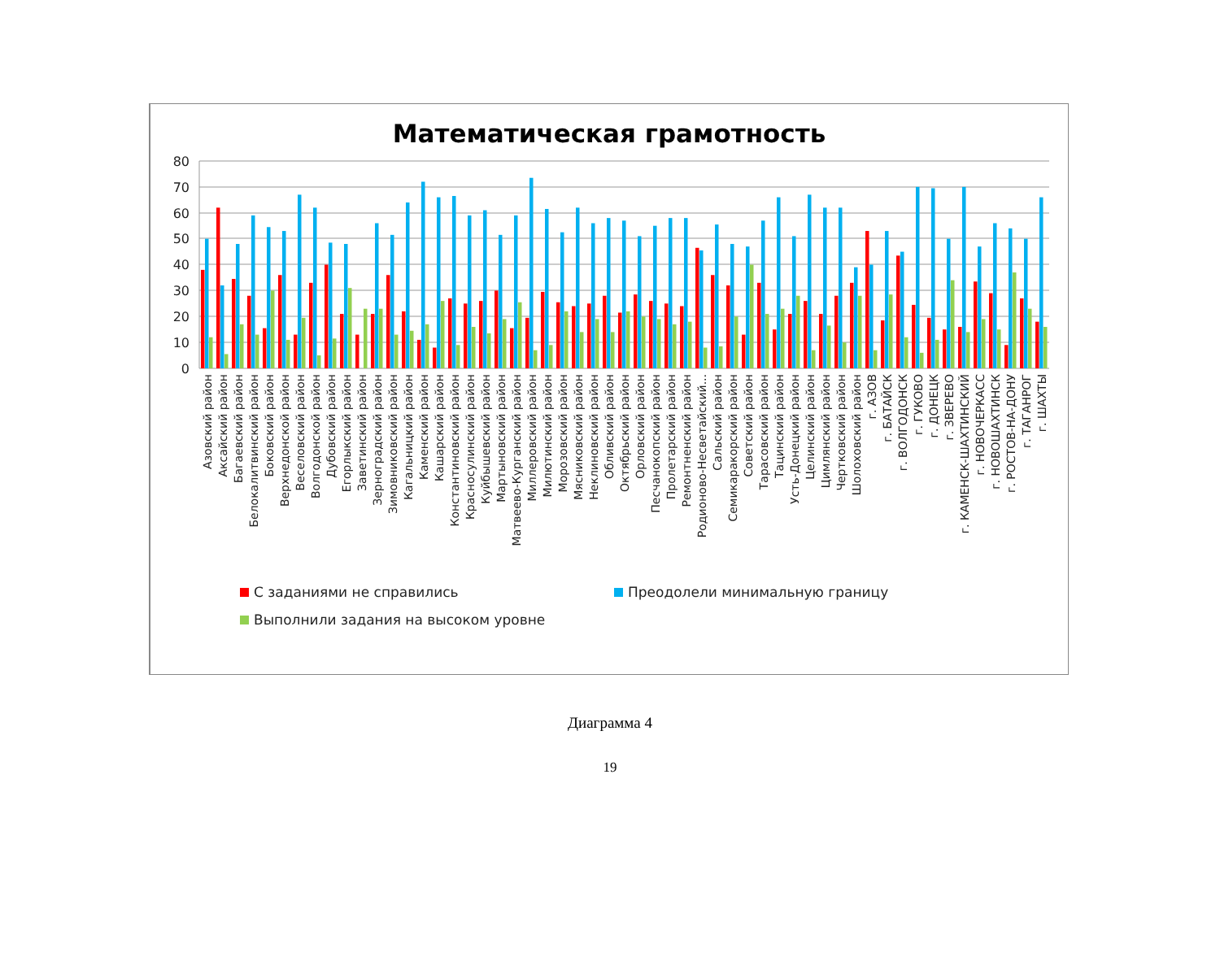Математическая грамотность
80
70
60
50
40
30
20
10
0
Азовский район
Аксайский район
Багаевский район
Белокалитвинский район
Боковский район
Верхнедонской район
Веселовский район
Волгодонской район
Дубовский район
Егорлыкский район
Заветинский район
Зерноградский район
Зимовниковский район
Кагальницкий район
Каменский район
Кашарский район
Константиновский район
Красносулинский район
Куйбышевский район
Мартыновский район
Матвеево-Курганский район
Миллеровский район
Милютинский район
Морозовский район
Мясниковский район
Неклиновский район
Обливский район
Октябрьский район
Орловский район
Песчанокопский район
Пролетарский район
Ремонтненский район
Родионово-Несветайский...
Сальский район
Семикаракорский район
Советский район
Тарасовский район
Тацинский район
Усть-Донецкий район
Целинский район
Цимлянский район
Чертковский район
Шолоховский район
г. АЗОВ
г. БАТАЙСК
г. ВОЛГОДОНСК
г. ГУКОВО
г. ДОНЕЦК
г. ЗВЕРЕВО
г. КАМЕНСК-ШАХТИНСКИЙ
г. НОВОЧЕРКАСС
г. НОВОШАХТИНСК
г. РОСТОВ-НА-ДОНУ
г. ТАГАНРОГ
г. ШАХТЫ
С заданиями не справились Преодолели минимальную границу
Выполнили задания на высоком уровне
Диаграмма 4
19